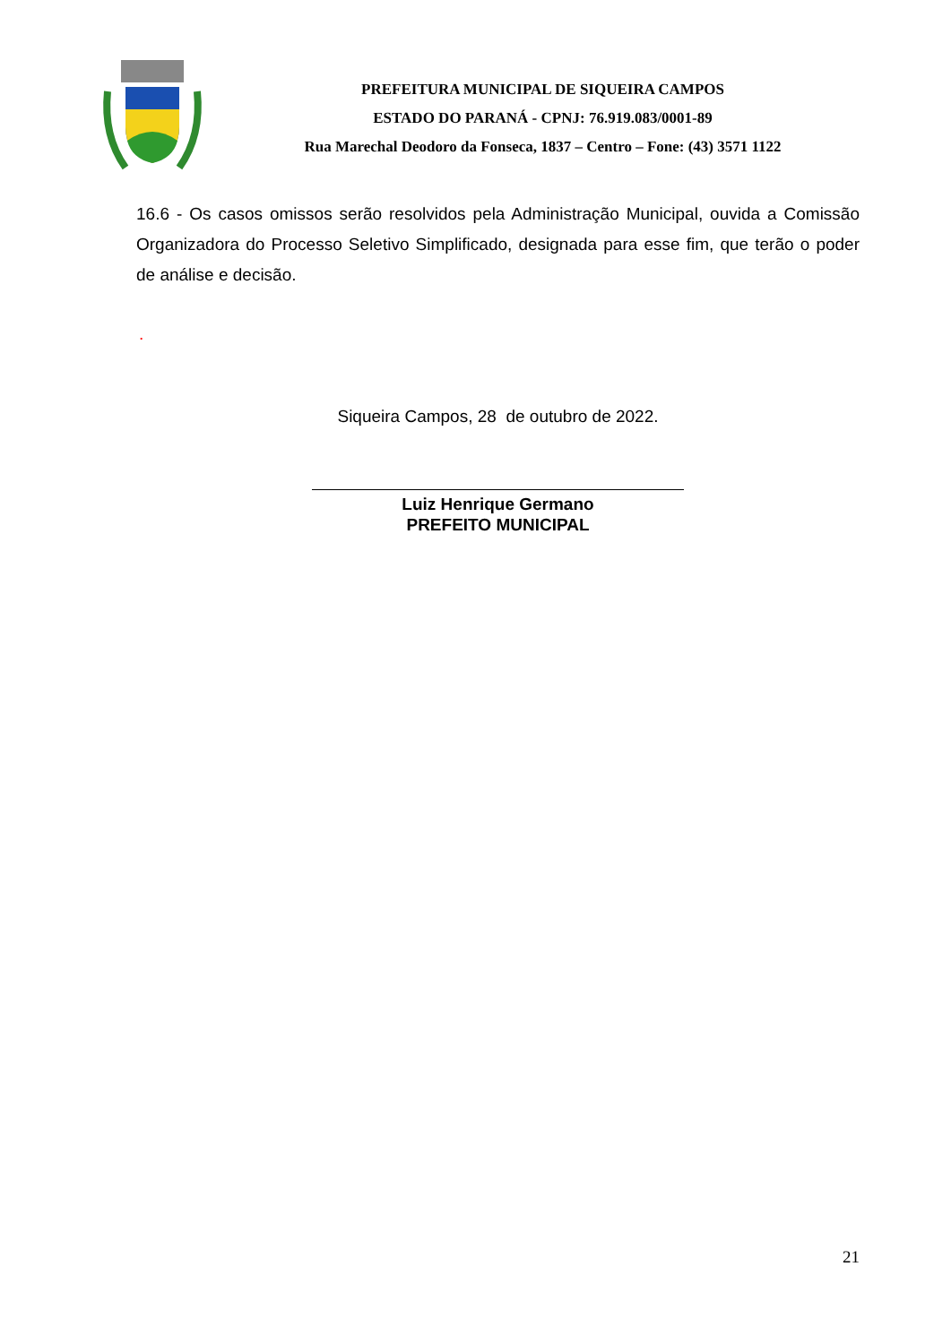PREFEITURA MUNICIPAL DE SIQUEIRA CAMPOS
ESTADO DO PARANÁ - CPNJ: 76.919.083/0001-89
Rua Marechal Deodoro da Fonseca, 1837 – Centro – Fone: (43) 3571 1122
16.6 - Os casos omissos serão resolvidos pela Administração Municipal, ouvida a Comissão Organizadora do Processo Seletivo Simplificado, designada para esse fim, que terão o poder de análise e decisão.
.
Siqueira Campos, 28 de outubro de 2022.
Luiz Henrique Germano
PREFEITO MUNICIPAL
21